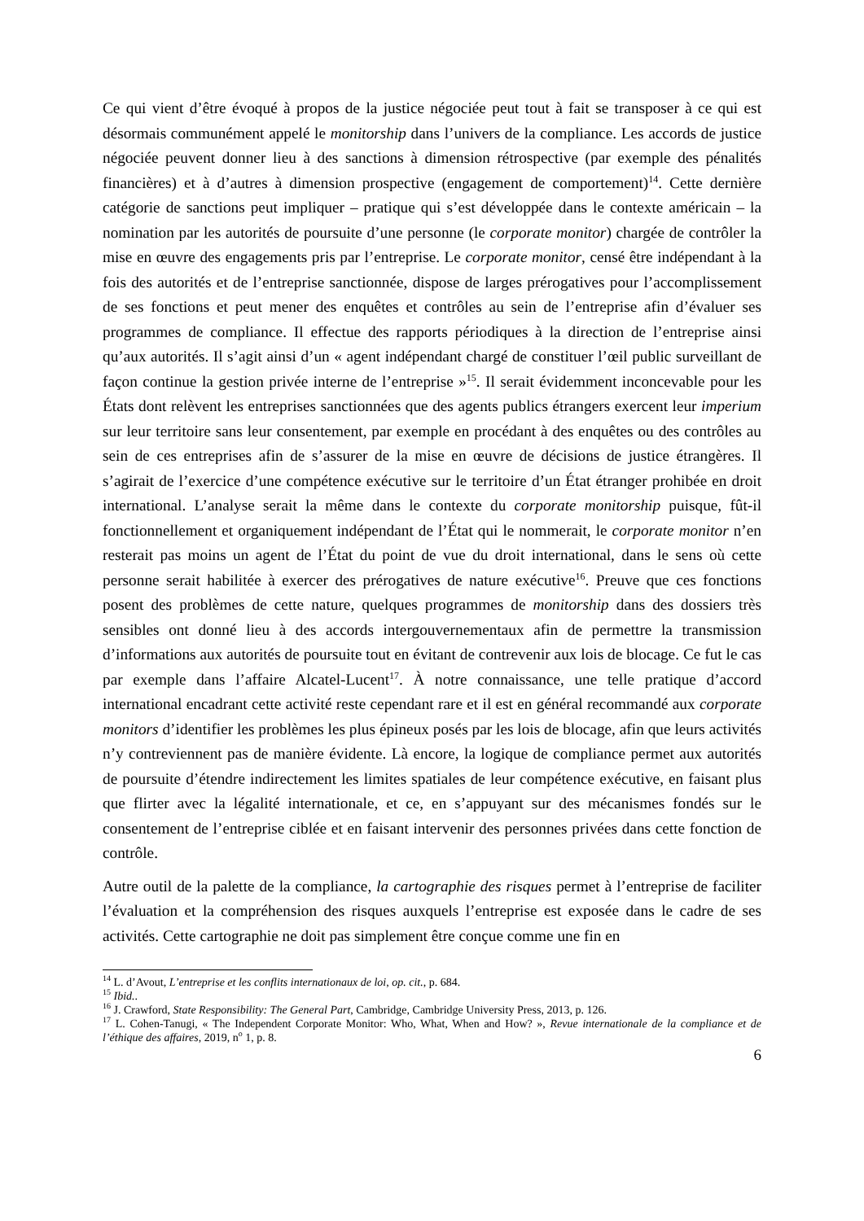Ce qui vient d’être évoqué à propos de la justice négociée peut tout à fait se transposer à ce qui est désormais communément appelé le monitorship dans l’univers de la compliance. Les accords de justice négociée peuvent donner lieu à des sanctions à dimension rétrospective (par exemple des pénalités financières) et à d’autres à dimension prospective (engagement de comportement)<sup>14</sup>. Cette dernière catégorie de sanctions peut impliquer – pratique qui s’est développée dans le contexte américain – la nomination par les autorités de poursuite d’une personne (le corporate monitor) chargée de contrôler la mise en œuvre des engagements pris par l’entreprise. Le corporate monitor, censé être indépendant à la fois des autorités et de l’entreprise sanctionnée, dispose de larges prérogatives pour l’accomplissement de ses fonctions et peut mener des enquêtes et contrôles au sein de l’entreprise afin d’évaluer ses programmes de compliance. Il effectue des rapports périodiques à la direction de l’entreprise ainsi qu’aux autorités. Il s’agit ainsi d’un « agent indépendant chargé de constituer l’œil public surveillant de façon continue la gestion privée interne de l’entreprise »<sup>15</sup>. Il serait évidemment inconcevable pour les États dont relèvent les entreprises sanctionnées que des agents publics étrangers exercent leur imperium sur leur territoire sans leur consentement, par exemple en procédant à des enquêtes ou des contrôles au sein de ces entreprises afin de s’assurer de la mise en œuvre de décisions de justice étrangères. Il s’agirait de l’exercice d’une compétence exécutive sur le territoire d’un État étranger prohibée en droit international. L’analyse serait la même dans le contexte du corporate monitorship puisque, fût-il fonctionnellement et organiquement indépendant de l’État qui le nommerait, le corporate monitor n’en resterait pas moins un agent de l’État du point de vue du droit international, dans le sens où cette personne serait habilitée à exercer des prérogatives de nature exécutive<sup>16</sup>. Preuve que ces fonctions posent des problèmes de cette nature, quelques programmes de monitorship dans des dossiers très sensibles ont donné lieu à des accords intergouvernementaux afin de permettre la transmission d’informations aux autorités de poursuite tout en évitant de contrevenir aux lois de blocage. Ce fut le cas par exemple dans l’affaire Alcatel-Lucent<sup>17</sup>. À notre connaissance, une telle pratique d’accord international encadrant cette activité reste cependant rare et il est en général recommandé aux corporate monitors d’identifier les problèmes les plus épineux posés par les lois de blocage, afin que leurs activités n’y contreviennent pas de manière évidente. Là encore, la logique de compliance permet aux autorités de poursuite d’étendre indirectement les limites spatiales de leur compétence exécutive, en faisant plus que flirter avec la légalité internationale, et ce, en s’appuyant sur des mécanismes fondés sur le consentement de l’entreprise ciblée et en faisant intervenir des personnes privées dans cette fonction de contrôle.
Autre outil de la palette de la compliance, la cartographie des risques permet à l’entreprise de faciliter l’évaluation et la compréhension des risques auxquels l’entreprise est exposée dans le cadre de ses activités. Cette cartographie ne doit pas simplement être conçue comme une fin en
<sup>14</sup> L. d’Avout, L’entreprise et les conflits internationaux de loi, op. cit., p. 684.
<sup>15</sup> Ibid..
<sup>16</sup> J. Crawford, State Responsibility: The General Part, Cambridge, Cambridge University Press, 2013, p. 126.
<sup>17</sup> L. Cohen-Tanugi, « The Independent Corporate Monitor: Who, What, When and How? », Revue internationale de la compliance et de l’éthique des affaires, 2019, n<sup>o</sup> 1, p. 8.
6